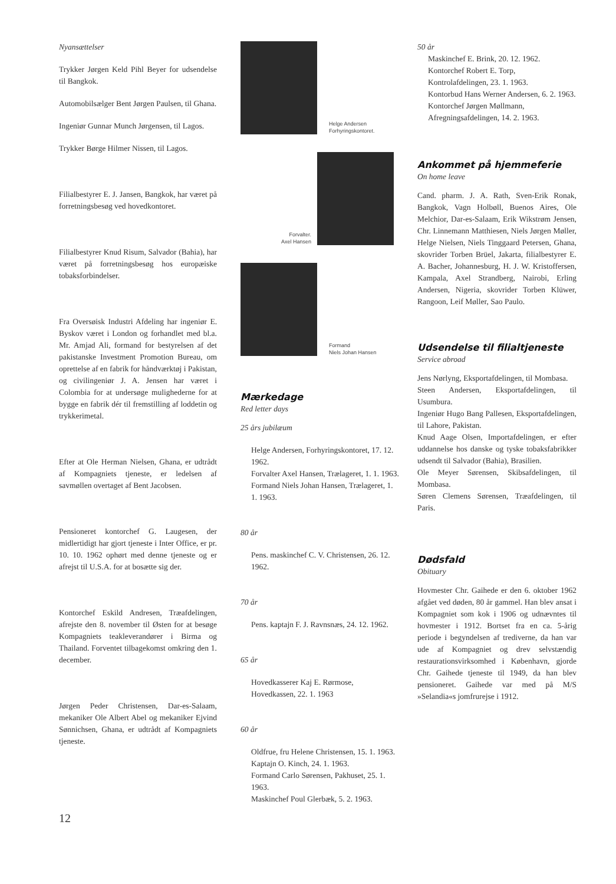Nyansættelser
Trykker Jørgen Keld Pihl Beyer for udsendelse til Bangkok.
Automobilsælger Bent Jørgen Paulsen, til Ghana.
Ingeniør Gunnar Munch Jørgensen, til Lagos.
Trykker Børge Hilmer Nissen, til Lagos.
Filialbestyrer E. J. Jansen, Bangkok, har været på forretningsbesøg ved hovedkontoret.
Filialbestyrer Knud Risum, Salvador (Bahia), har været på forretningsbesøg hos europæiske tobaksforbindelser.
Fra Oversøisk Industri Afdeling har ingeniør E. Byskov været i London og forhandlet med bl.a. Mr. Amjad Ali, formand for bestyrelsen af det pakistanske Investment Promotion Bureau, om oprettelse af en fabrik for håndværktøj i Pakistan, og civilingeniør J. A. Jensen har været i Colombia for at undersøge mulighederne for at bygge en fabrik dér til fremstilling af loddetin og trykkerimetal.
Efter at Ole Herman Nielsen, Ghana, er udtrådt af Kompagniets tjeneste, er ledelsen af savmøllen overtaget af Bent Jacobsen.
Pensioneret kontorchef G. Laugesen, der midlertidigt har gjort tjeneste i Inter Office, er pr. 10. 10. 1962 ophørt med denne tjeneste og er afrejst til U.S.A. for at bosætte sig der.
Kontorchef Eskild Andresen, Træafdelingen, afrejste den 8. november til Østen for at besøge Kompagniets teakleverandører i Birma og Thailand. Forventet tilbagekomst omkring den 1. december.
Jørgen Peder Christensen, Dar-es-Salaam, mekaniker Ole Albert Abel og mekaniker Ejvind Sønnichsen, Ghana, er udtrådt af Kompagniets tjeneste.
Helge Andersen
Forhyringskontoret.
Forvalter.
Axel Hansen
Formand
Niels Johan Hansen
Mærkedage
Red letter days
25 års jubilæum
Helge Andersen, Forhyringskontoret, 17. 12. 1962.
Forvalter Axel Hansen, Trælageret, 1. 1. 1963.
Formand Niels Johan Hansen, Trælageret, 1. 1. 1963.
80 år
Pens. maskinchef C. V. Christensen, 26. 12. 1962.
70 år
Pens. kaptajn F. J. Ravnsnæs, 24. 12. 1962.
65 år
Hovedkasserer Kaj E. Rørmose, Hovedkassen, 22. 1. 1963
60 år
Oldfrue, fru Helene Christensen, 15. 1. 1963.
Kaptajn O. Kinch, 24. 1. 1963.
Formand Carlo Sørensen, Pakhuset, 25. 1. 1963.
Maskinchef Poul Glerbæk, 5. 2. 1963.
50 år
Maskinchef E. Brink, 20. 12. 1962.
Kontorchef Robert E. Torp, Kontrolafdelingen, 23. 1. 1963.
Kontorbud Hans Werner Andersen, 6. 2. 1963.
Kontorchef Jørgen Møllmann, Afregningsafdelingen, 14. 2. 1963.
Ankommet på hjemmeferie
On home leave
Cand. pharm. J. A. Rath, Sven-Erik Ronak, Bangkok, Vagn Holbøll, Buenos Aires, Ole Melchior, Dar-es-Salaam, Erik Wikstrøm Jensen, Chr. Linnemann Matthiesen, Niels Jørgen Møller, Helge Nielsen, Niels Tinggaard Petersen, Ghana, skovrider Torben Brüel, Jakarta, filialbestyrer E. A. Bacher, Johannesburg, H. J. W. Kristoffersen, Kampala, Axel Strandberg, Nairobi, Erling Andersen, Nigeria, skovrider Torben Klüwer, Rangoon, Leif Møller, Sao Paulo.
Udsendelse til filialtjeneste
Service abroad
Jens Nørlyng, Eksportafdelingen, til Mombasa.
Steen Andersen, Eksportafdelingen, til Usumbura.
Ingeniør Hugo Bang Pallesen, Eksportafdelingen, til Lahore, Pakistan.
Knud Aage Olsen, Importafdelingen, er efter uddannelse hos danske og tyske tobaksfabrikker udsendt til Salvador (Bahia), Brasilien.
Ole Meyer Sørensen, Skibsafdelingen, til Mombasa.
Søren Clemens Sørensen, Træafdelingen, til Paris.
Dødsfald
Obituary
Hovmester Chr. Gaihede er den 6. oktober 1962 afgået ved døden, 80 år gammel. Han blev ansat i Kompagniet som kok i 1906 og udnævntes til hovmester i 1912. Bortset fra en ca. 5-årig periode i begyndelsen af trediverne, da han var ude af Kompagniet og drev selvstændig restaurationsvirksomhed i København, gjorde Chr. Gaihede tjeneste til 1949, da han blev pensioneret. Gaihede var med på M/S »Selandia«s jomfrurejse i 1912.
12